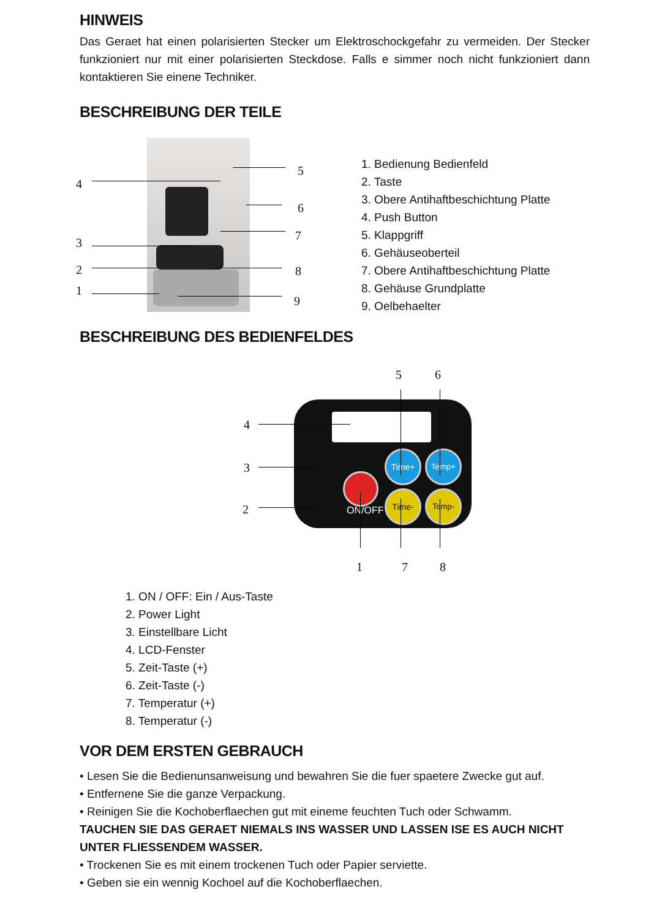HINWEIS
Das Geraet hat einen polarisierten Stecker um Elektroschockgefahr zu vermeiden. Der Stecker funkzioniert nur mit einer polarisierten Steckdose. Falls e simmer noch nicht funkzioniert dann kontaktieren Sie einene Techniker.
BESCHREIBUNG DER TEILE
4
3
2
1
5
6
7
8
9
1. Bedienung Bedienfeld
2. Taste
3. Obere Antihaftbeschichtung Platte
4. Push Button
5. Klappgriff
6. Gehäuseoberteil
7. Obere Antihaftbeschichtung Platte
8. Gehäuse Grundplatte
9. Oelbehaelter
BESCHREIBUNG DES BEDIENFELDES
ON/OFF
Time+ Temp+
Time- Temp-
4
3
2
5 6
1 7 8
1. ON / OFF: Ein / Aus-Taste
2. Power Light
3. Einstellbare Licht
4. LCD-Fenster
5. Zeit-Taste (+)
6. Zeit-Taste (-)
7. Temperatur (+)
8. Temperatur (-)
VOR DEM ERSTEN GEBRAUCH
• Lesen Sie die Bedienunsanweisung und bewahren Sie die fuer spaetere Zwecke gut auf.
• Entfernene Sie die ganze Verpackung.
• Reinigen Sie die Kochoberflaechen gut mit eineme feuchten Tuch oder Schwamm.
TAUCHEN SIE DAS GERAET NIEMALS INS WASSER UND LASSEN ISE ES AUCH NICHT UNTER FLIESSENDEM WASSER.
• Trockenen Sie es mit einem trockenen Tuch oder Papier serviette.
• Geben sie ein wennig Kochoel auf die Kochoberflaechen.